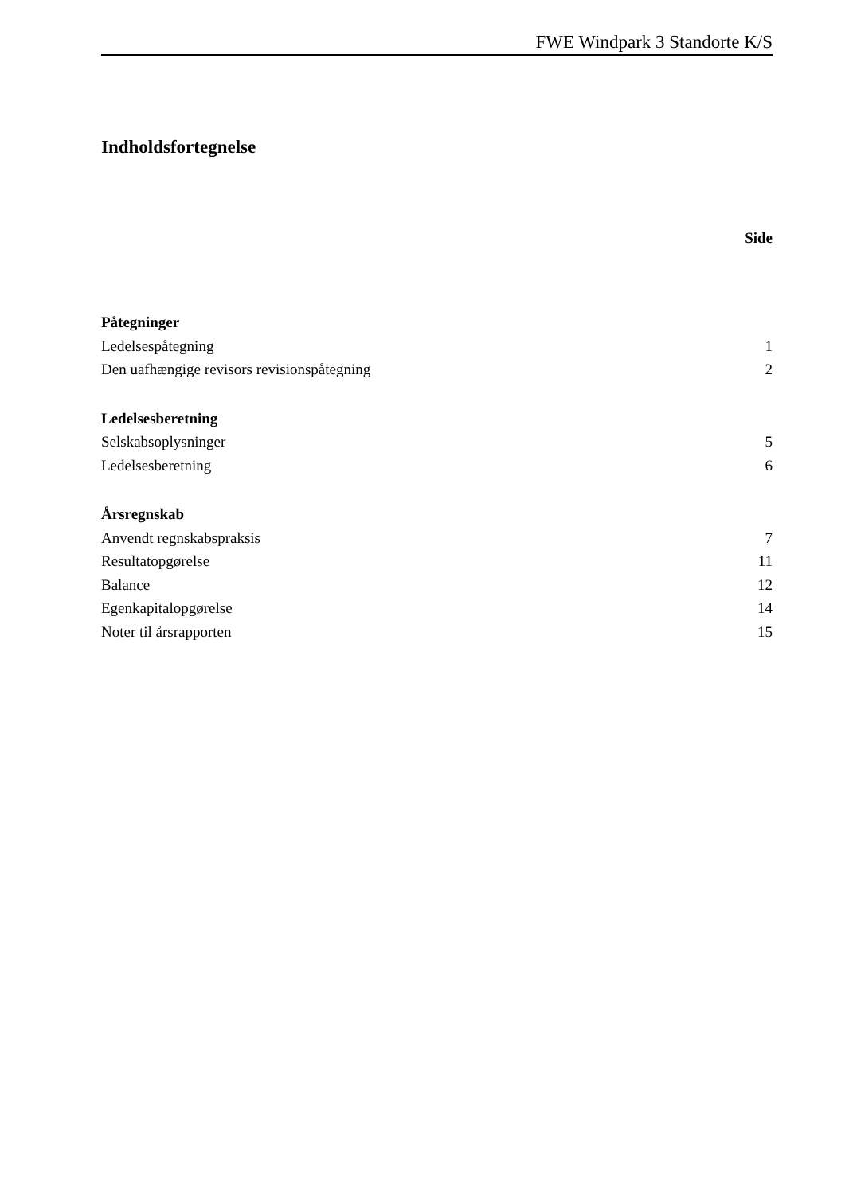FWE Windpark 3 Standorte K/S
Indholdsfortegnelse
Side
Påtegninger
Ledelsespåtegning 1
Den uafhængige revisors revisionspåtegning 2
Ledelsesberetning
Selskabsoplysninger 5
Ledelsesberetning 6
Årsregnskab
Anvendt regnskabspraksis 7
Resultatopgørelse 11
Balance 12
Egenkapitalopgørelse 14
Noter til årsrapporten 15